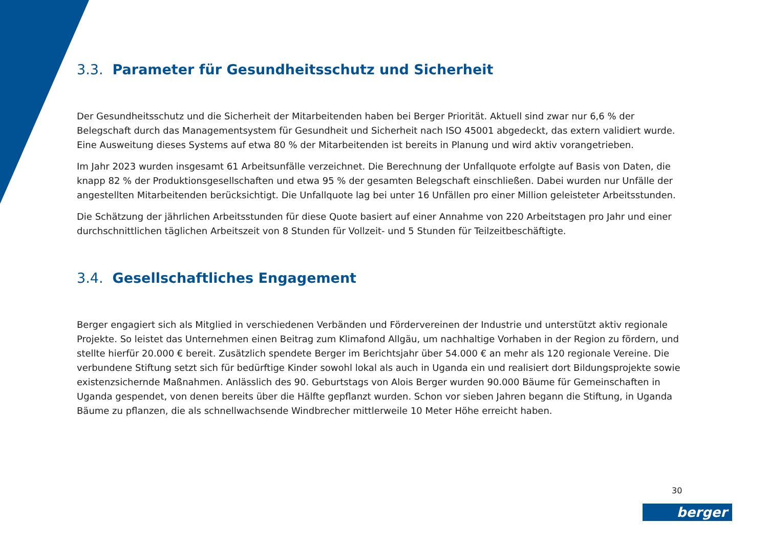3.3. Parameter für Gesundheitsschutz und Sicherheit
Der Gesundheitsschutz und die Sicherheit der Mitarbeitenden haben bei Berger Priorität. Aktuell sind zwar nur 6,6 % der Belegschaft durch das Managementsystem für Gesundheit und Sicherheit nach ISO 45001 abgedeckt, das extern validiert wurde. Eine Ausweitung dieses Systems auf etwa 80 % der Mitarbeitenden ist bereits in Planung und wird aktiv vorangetrieben.
Im Jahr 2023 wurden insgesamt 61 Arbeitsunfälle verzeichnet. Die Berechnung der Unfallquote erfolgte auf Basis von Daten, die knapp 82 % der Produktionsgesellschaften und etwa 95 % der gesamten Belegschaft einschließen. Dabei wurden nur Unfälle der angestellten Mitarbeitenden berücksichtigt. Die Unfallquote lag bei unter 16 Unfällen pro einer Million geleisteter Arbeitsstunden.
Die Schätzung der jährlichen Arbeitsstunden für diese Quote basiert auf einer Annahme von 220 Arbeitstagen pro Jahr und einer durchschnittlichen täglichen Arbeitszeit von 8 Stunden für Vollzeit- und 5 Stunden für Teilzeitbeschäftigte.
3.4. Gesellschaftliches Engagement
Berger engagiert sich als Mitglied in verschiedenen Verbänden und Fördervereinen der Industrie und unterstützt aktiv regionale Projekte. So leistet das Unternehmen einen Beitrag zum Klimafond Allgäu, um nachhaltige Vorhaben in der Region zu fördern, und stellte hierfür 20.000 € bereit. Zusätzlich spendete Berger im Berichtsjahr über 54.000 € an mehr als 120 regionale Vereine. Die verbundene Stiftung setzt sich für bedürftige Kinder sowohl lokal als auch in Uganda ein und realisiert dort Bildungsprojekte sowie existenzsichernde Maßnahmen. Anlässlich des 90. Geburtstags von Alois Berger wurden 90.000 Bäume für Gemeinschaften in Uganda gespendet, von denen bereits über die Hälfte gepflanzt wurden. Schon vor sieben Jahren begann die Stiftung, in Uganda Bäume zu pflanzen, die als schnellwachsende Windbrecher mittlerweile 10 Meter Höhe erreicht haben.
30
berger